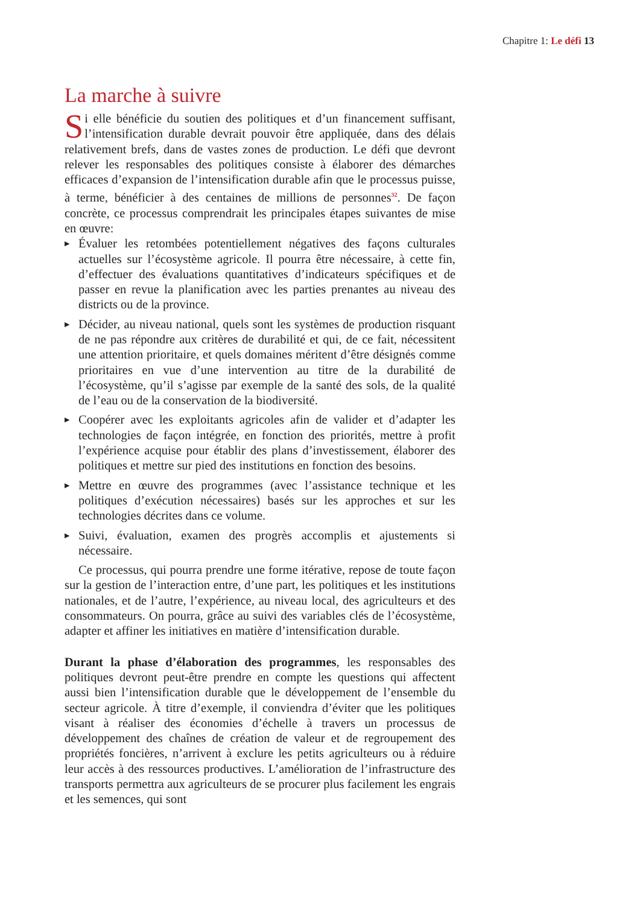Chapitre 1: Le défi 13
La marche à suivre
Si elle bénéficie du soutien des politiques et d’un financement suffisant, l’intensification durable devrait pouvoir être appliquée, dans des délais relativement brefs, dans de vastes zones de production. Le défi que devront relever les responsables des politiques consiste à élaborer des démarches efficaces d’expansion de l’intensification durable afin que le processus puisse, à terme, bénéficier à des centaines de millions de personnes<sup>32</sup>. De façon concrète, ce processus comprendrait les principales étapes suivantes de mise en œuvre:
▶ Évaluer les retombées potentiellement négatives des façons culturales actuelles sur l’écosystème agricole. Il pourra être nécessaire, à cette fin, d’effectuer des évaluations quantitatives d’indicateurs spécifiques et de passer en revue la planification avec les parties prenantes au niveau des districts ou de la province.
▶ Décider, au niveau national, quels sont les systèmes de production risquant de ne pas répondre aux critères de durabilité et qui, de ce fait, nécessitent une attention prioritaire, et quels domaines méritent d’être désignés comme prioritaires en vue d’une intervention au titre de la durabilité de l’écosystème, qu’il s’agisse par exemple de la santé des sols, de la qualité de l’eau ou de la conservation de la biodiversité.
▶ Coopérer avec les exploitants agricoles afin de valider et d’adapter les technologies de façon intégrée, en fonction des priorités, mettre à profit l’expérience acquise pour établir des plans d’investissement, élaborer des politiques et mettre sur pied des institutions en fonction des besoins.
▶ Mettre en œuvre des programmes (avec l’assistance technique et les politiques d’exécution nécessaires) basés sur les approches et sur les technologies décrites dans ce volume.
▶ Suivi, évaluation, examen des progrès accomplis et ajustements si nécessaire.
Ce processus, qui pourra prendre une forme itérative, repose de toute façon sur la gestion de l’interaction entre, d’une part, les politiques et les institutions nationales, et de l’autre, l’expérience, au niveau local, des agriculteurs et des consommateurs. On pourra, grâce au suivi des variables clés de l’écosystème, adapter et affiner les initiatives en matière d’intensification durable.
Durant la phase d’élaboration des programmes, les responsables des politiques devront peut-être prendre en compte les questions qui affectent aussi bien l’intensification durable que le développement de l’ensemble du secteur agricole. À titre d’exemple, il conviendra d’éviter que les politiques visant à réaliser des économies d’échelle à travers un processus de développement des chaînes de création de valeur et de regroupement des propriétés foncières, n’arrivent à exclure les petits agriculteurs ou à réduire leur accès à des ressources productives. L’amélioration de l’infrastructure des transports permettra aux agriculteurs de se procurer plus facilement les engrais et les semences, qui sont